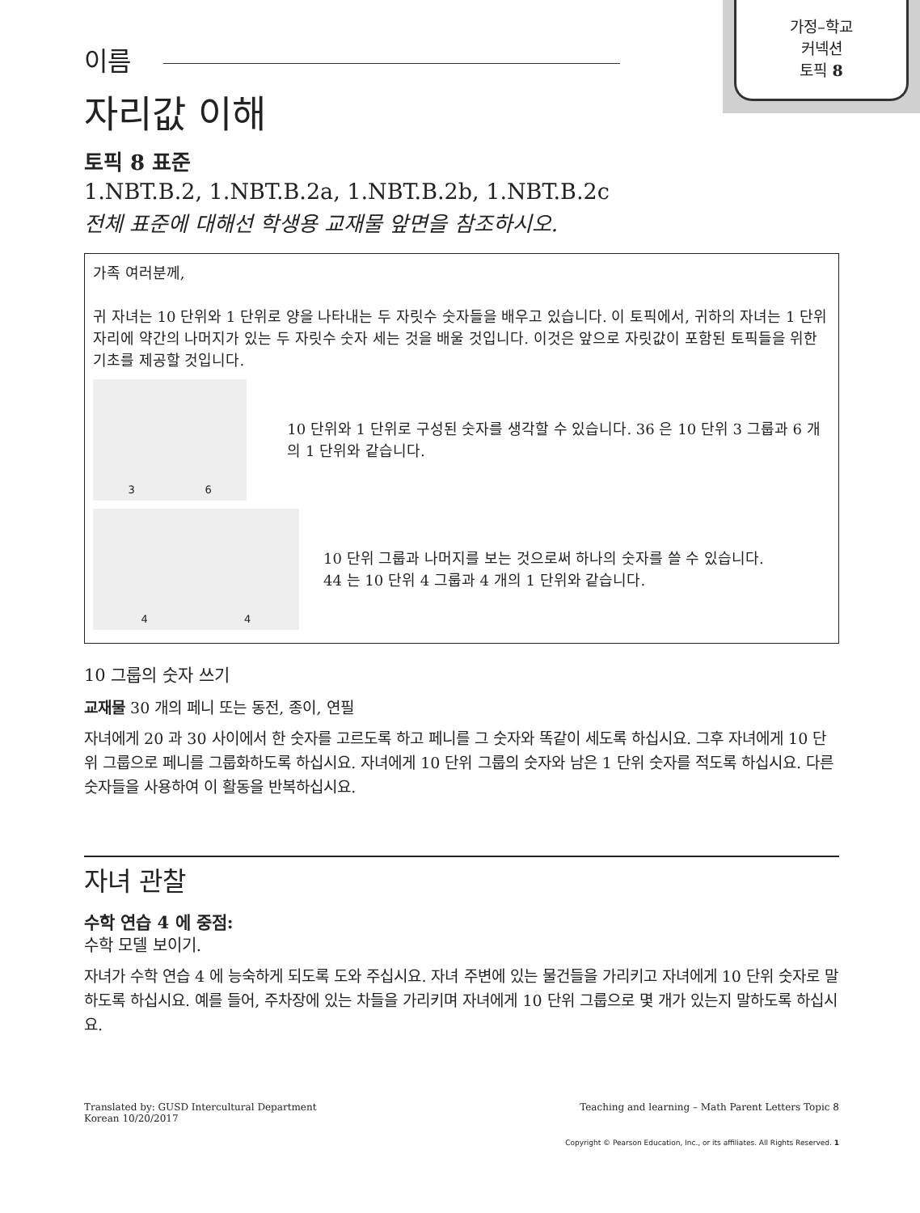가정–학교
커넥션
토픽 8
이름
자리값 이해
토픽 8 표준
1.NBT.B.2, 1.NBT.B.2a, 1.NBT.B.2b, 1.NBT.B.2c
전체 표준에 대해선 학생용 교재물 앞면을 참조하시오.
가족 여러분께,
귀 자녀는 10 단위와 1 단위로 양을 나타내는 두 자릿수 숫자들을 배우고 있습니다. 이 토픽에서, 귀하의 자녀는 1 단위 자리에 약간의 나머지가 있는 두 자릿수 숫자 세는 것을 배울 것입니다. 이것은 앞으로 자릿값이 포함된 토픽들을 위한 기초를 제공할 것입니다.
3 6
10 단위와 1 단위로 구성된 숫자를 생각할 수 있습니다. 36 은 10 단위 3 그룹과 6 개의 1 단위와 같습니다.
4 4
10 단위 그룹과 나머지를 보는 것으로써 하나의 숫자를 쓸 수 있습니다.
44 는 10 단위 4 그룹과 4 개의 1 단위와 같습니다.
10 그룹의 숫자 쓰기
교재물 30 개의 페니 또는 동전, 종이, 연필
자녀에게 20 과 30 사이에서 한 숫자를 고르도록 하고 페니를 그 숫자와 똑같이 세도록 하십시요. 그후 자녀에게 10 단위 그룹으로 페니를 그룹화하도록 하십시요. 자녀에게 10 단위 그룹의 숫자와 남은 1 단위 숫자를 적도록 하십시요. 다른 숫자들을 사용하여 이 활동을 반복하십시요.
자녀 관찰
수학 연습 4 에 중점:
수학 모델 보이기.
자녀가 수학 연습 4 에 능숙하게 되도록 도와 주십시요. 자녀 주변에 있는 물건들을 가리키고 자녀에게 10 단위 숫자로 말하도록 하십시요. 예를 들어, 주차장에 있는 차들을 가리키며 자녀에게 10 단위 그룹으로 몇 개가 있는지 말하도록 하십시요.
Translated by: GUSD Intercultural Department
Korean 10/20/2017
Teaching and learning – Math Parent Letters Topic 8
Copyright © Pearson Education, Inc., or its affiliates. All Rights Reserved. 1